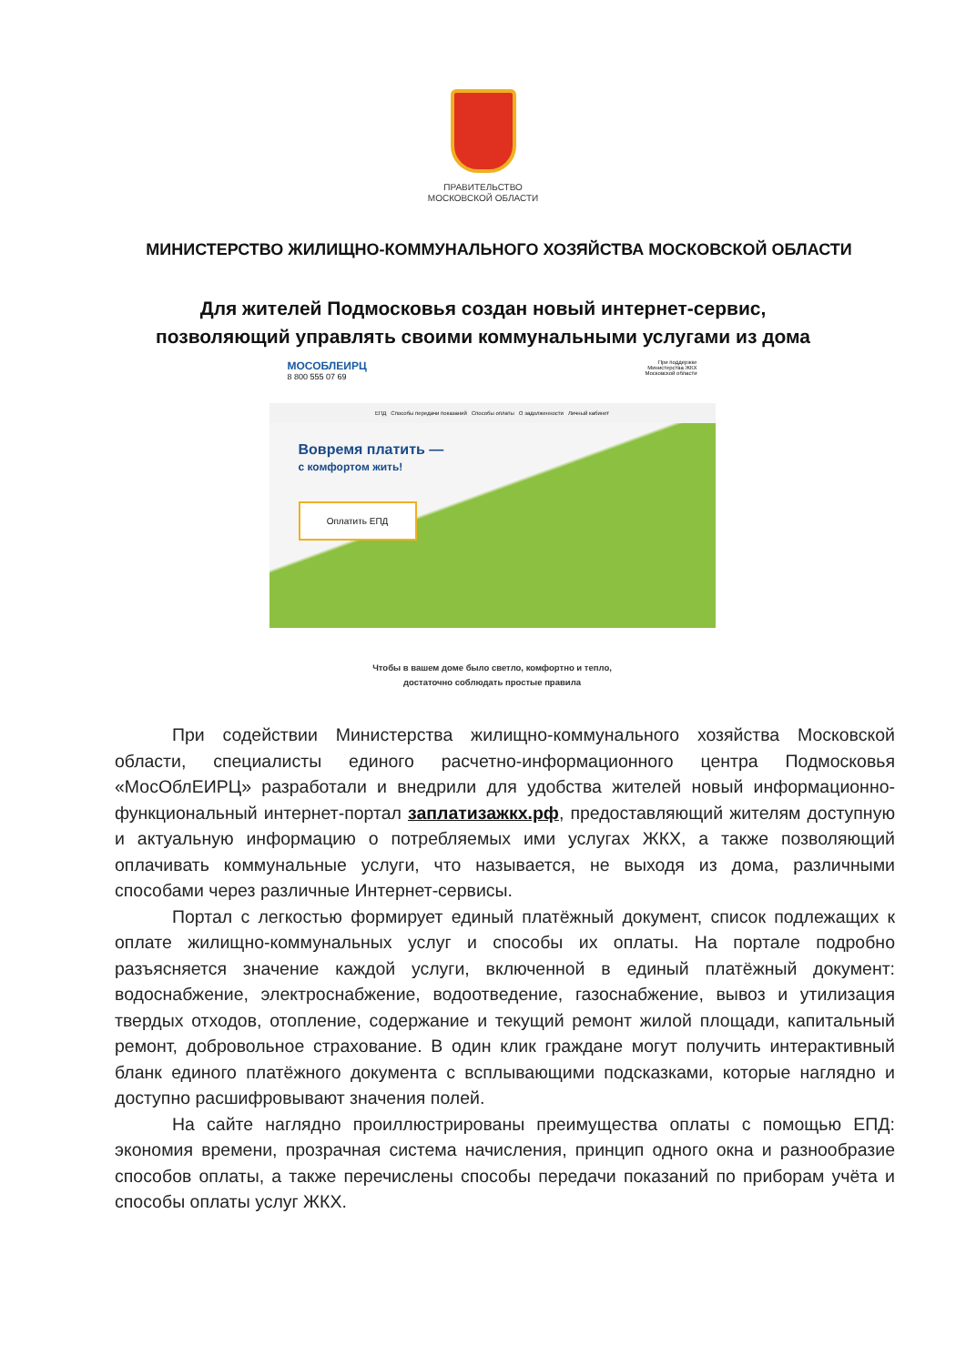ПРАВИТЕЛЬСТВО
МОСКОВСКОЙ ОБЛАСТИ
МИНИСТЕРСТВО ЖИЛИЩНО-КОММУНАЛЬНОГО ХОЗЯЙСТВА МОСКОВСКОЙ ОБЛАСТИ
Для жителей Подмосковья создан новый интернет-сервис,
позволяющий управлять своими коммунальными услугами из дома
МОСОБЛЕИРЦ
8 800 555 07 69
При поддержке
Министерства ЖКХ
Московской области
ЕПД Способы передачи показаний Способы оплаты О задолженности Личный кабинет
Вовремя платить —
с комфортом жить!
Оплатить ЕПД
Чтобы в вашем доме было светло, комфортно и тепло,
достаточно соблюдать простые правила
При содействии Министерства жилищно-коммунального хозяйства Московской области, специалисты единого расчетно-информационного центра Подмосковья «МосОблЕИРЦ» разработали и внедрили для удобства жителей новый информационно-функциональный интернет-портал заплатизажкх.рф, предоставляющий жителям доступную и актуальную информацию о потребляемых ими услугах ЖКХ, а также позволяющий оплачивать коммунальные услуги, что называется, не выходя из дома, различными способами через различные Интернет-сервисы.
Портал с легкостью формирует единый платёжный документ, список подлежащих к оплате жилищно-коммунальных услуг и способы их оплаты. На портале подробно разъясняется значение каждой услуги, включенной в единый платёжный документ: водоснабжение, электроснабжение, водоотведение, газоснабжение, вывоз и утилизация твердых отходов, отопление, содержание и текущий ремонт жилой площади, капитальный ремонт, добровольное страхование. В один клик граждане могут получить интерактивный бланк единого платёжного документа с всплывающими подсказками, которые наглядно и доступно расшифровывают значения полей.
На сайте наглядно проиллюстрированы преимущества оплаты с помощью ЕПД: экономия времени, прозрачная система начисления, принцип одного окна и разнообразие способов оплаты, а также перечислены способы передачи показаний по приборам учёта и способы оплаты услуг ЖКХ.